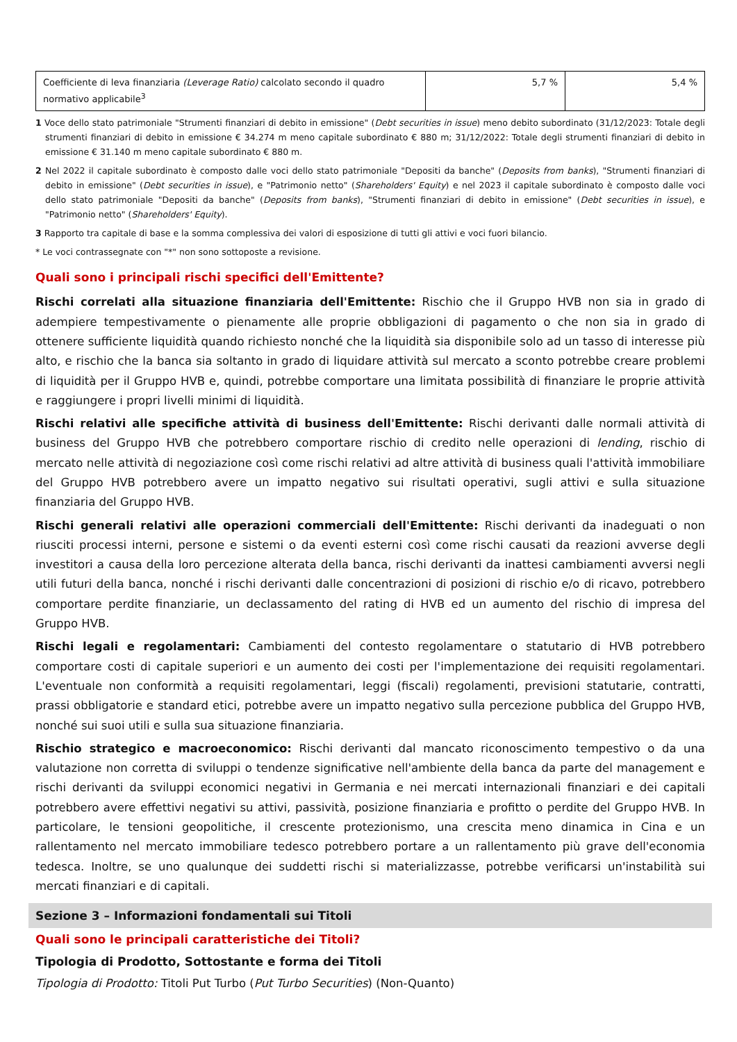| Coefficiente di leva finanziaria (Leverage Ratio) calcolato secondo il quadro normativo applicabile<sup>3</sup> | 5,7 % | 5,4 % |
1 Voce dello stato patrimoniale "Strumenti finanziari di debito in emissione" (Debt securities in issue) meno debito subordinato (31/12/2023: Totale degli strumenti finanziari di debito in emissione € 34.274 m meno capitale subordinato € 880 m; 31/12/2022: Totale degli strumenti finanziari di debito in emissione € 31.140 m meno capitale subordinato € 880 m.
2 Nel 2022 il capitale subordinato è composto dalle voci dello stato patrimoniale "Depositi da banche" (Deposits from banks), "Strumenti finanziari di debito in emissione" (Debt securities in issue), e "Patrimonio netto" (Shareholders' Equity) e nel 2023 il capitale subordinato è composto dalle voci dello stato patrimoniale "Depositi da banche" (Deposits from banks), "Strumenti finanziari di debito in emissione" (Debt securities in issue), e "Patrimonio netto" (Shareholders' Equity).
3 Rapporto tra capitale di base e la somma complessiva dei valori di esposizione di tutti gli attivi e voci fuori bilancio.
* Le voci contrassegnate con "*" non sono sottoposte a revisione.
Quali sono i principali rischi specifici dell'Emittente?
Rischi correlati alla situazione finanziaria dell'Emittente: Rischio che il Gruppo HVB non sia in grado di adempiere tempestivamente o pienamente alle proprie obbligazioni di pagamento o che non sia in grado di ottenere sufficiente liquidità quando richiesto nonché che la liquidità sia disponibile solo ad un tasso di interesse più alto, e rischio che la banca sia soltanto in grado di liquidare attività sul mercato a sconto potrebbe creare problemi di liquidità per il Gruppo HVB e, quindi, potrebbe comportare una limitata possibilità di finanziare le proprie attività e raggiungere i propri livelli minimi di liquidità.
Rischi relativi alle specifiche attività di business dell'Emittente: Rischi derivanti dalle normali attività di business del Gruppo HVB che potrebbero comportare rischio di credito nelle operazioni di lending, rischio di mercato nelle attività di negoziazione così come rischi relativi ad altre attività di business quali l'attività immobiliare del Gruppo HVB potrebbero avere un impatto negativo sui risultati operativi, sugli attivi e sulla situazione finanziaria del Gruppo HVB.
Rischi generali relativi alle operazioni commerciali dell'Emittente: Rischi derivanti da inadeguati o non riusciti processi interni, persone e sistemi o da eventi esterni così come rischi causati da reazioni avverse degli investitori a causa della loro percezione alterata della banca, rischi derivanti da inattesi cambiamenti avversi negli utili futuri della banca, nonché i rischi derivanti dalle concentrazioni di posizioni di rischio e/o di ricavo, potrebbero comportare perdite finanziarie, un declassamento del rating di HVB ed un aumento del rischio di impresa del Gruppo HVB.
Rischi legali e regolamentari: Cambiamenti del contesto regolamentare o statutario di HVB potrebbero comportare costi di capitale superiori e un aumento dei costi per l'implementazione dei requisiti regolamentari. L'eventuale non conformità a requisiti regolamentari, leggi (fiscali) regolamenti, previsioni statutarie, contratti, prassi obbligatorie e standard etici, potrebbe avere un impatto negativo sulla percezione pubblica del Gruppo HVB, nonché sui suoi utili e sulla sua situazione finanziaria.
Rischio strategico e macroeconomico: Rischi derivanti dal mancato riconoscimento tempestivo o da una valutazione non corretta di sviluppi o tendenze significative nell'ambiente della banca da parte del management e rischi derivanti da sviluppi economici negativi in Germania e nei mercati internazionali finanziari e dei capitali potrebbero avere effettivi negativi su attivi, passività, posizione finanziaria e profitto o perdite del Gruppo HVB. In particolare, le tensioni geopolitiche, il crescente protezionismo, una crescita meno dinamica in Cina e un rallentamento nel mercato immobiliare tedesco potrebbero portare a un rallentamento più grave dell'economia tedesca. Inoltre, se uno qualunque dei suddetti rischi si materializzasse, potrebbe verificarsi un'instabilità sui mercati finanziari e di capitali.
Sezione 3 – Informazioni fondamentali sui Titoli
Quali sono le principali caratteristiche dei Titoli?
Tipologia di Prodotto, Sottostante e forma dei Titoli
Tipologia di Prodotto: Titoli Put Turbo (Put Turbo Securities) (Non-Quanto)